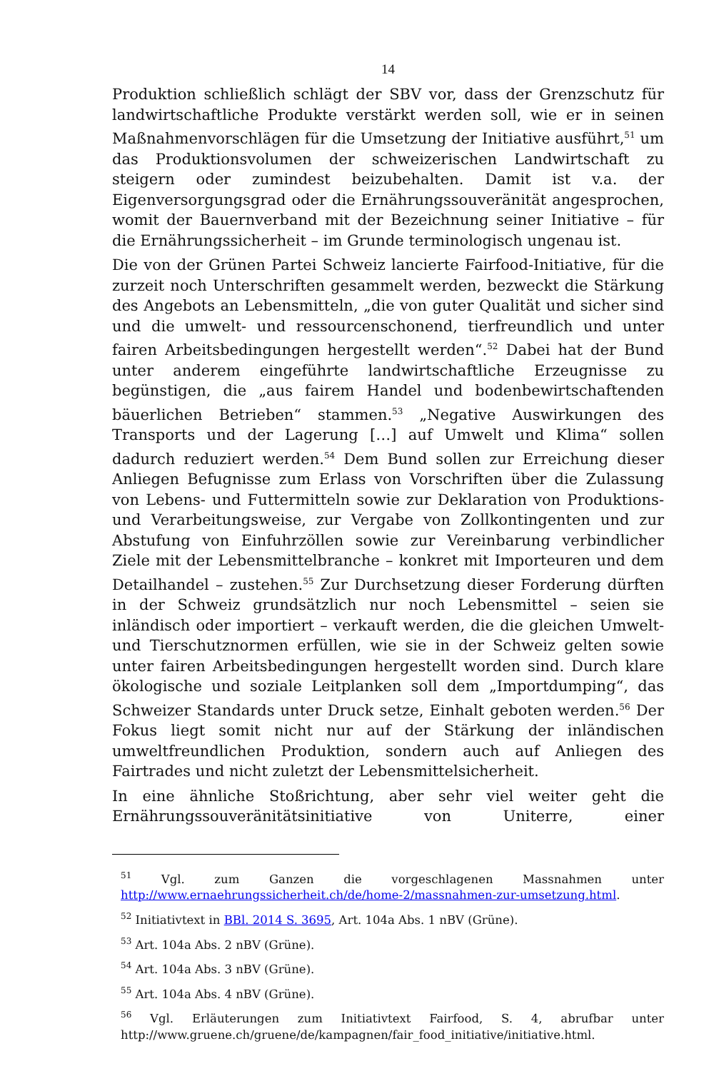14
Produktion schließlich schlägt der SBV vor, dass der Grenzschutz für landwirtschaftliche Produkte verstärkt werden soll, wie er in seinen Maßnahmenvorschlägen für die Umsetzung der Initiative ausführt,<sup>51</sup> um das Produktionsvolumen der schweizerischen Landwirtschaft zu steigern oder zumindest beizubehalten. Damit ist v.a. der Eigenversorgungsgrad oder die Ernährungssouveränität angesprochen, womit der Bauernverband mit der Bezeichnung seiner Initiative – für die Ernährungssicherheit – im Grunde terminologisch ungenau ist.
Die von der Grünen Partei Schweiz lancierte Fairfood-Initiative, für die zurzeit noch Unterschriften gesammelt werden, bezweckt die Stärkung des Angebots an Lebensmitteln, „die von guter Qualität und sicher sind und die umwelt- und ressourcenschonend, tierfreundlich und unter fairen Arbeitsbedingungen hergestellt werden“.<sup>52</sup> Dabei hat der Bund unter anderem eingeführte landwirtschaftliche Erzeugnisse zu begünstigen, die „aus fairem Handel und bodenbewirtschaftenden bäuerlichen Betrieben“ stammen.<sup>53</sup> „Negative Auswirkungen des Transports und der Lagerung […] auf Umwelt und Klima“ sollen dadurch reduziert werden.<sup>54</sup> Dem Bund sollen zur Erreichung dieser Anliegen Befugnisse zum Erlass von Vorschriften über die Zulassung von Lebens- und Futtermitteln sowie zur Deklaration von Produktions- und Verarbeitungsweise, zur Vergabe von Zollkontingenten und zur Abstufung von Einfuhrzöllen sowie zur Vereinbarung verbindlicher Ziele mit der Lebensmittelbranche – konkret mit Importeuren und dem Detailhandel – zustehen.<sup>55</sup> Zur Durchsetzung dieser Forderung dürften in der Schweiz grundsätzlich nur noch Lebensmittel – seien sie inländisch oder importiert – verkauft werden, die die gleichen Umwelt- und Tierschutznormen erfüllen, wie sie in der Schweiz gelten sowie unter fairen Arbeitsbedingungen hergestellt worden sind. Durch klare ökologische und soziale Leitplanken soll dem „Importdumping“, das Schweizer Standards unter Druck setze, Einhalt geboten werden.<sup>56</sup> Der Fokus liegt somit nicht nur auf der Stärkung der inländischen umweltfreundlichen Produktion, sondern auch auf Anliegen des Fairtrades und nicht zuletzt der Lebensmittelsicherheit.
In eine ähnliche Stoßrichtung, aber sehr viel weiter geht die Ernährungssouveränitätsinitiative von Uniterre, einer
<sup>51</sup> Vgl. zum Ganzen die vorgeschlagenen Massnahmen unter http://www.ernaehrungssicherheit.ch/de/home-2/massnahmen-zur-umsetzung.html.
<sup>52</sup> Initiativtext in BBl. 2014 S. 3695, Art. 104a Abs. 1 nBV (Grüne).
<sup>53</sup> Art. 104a Abs. 2 nBV (Grüne).
<sup>54</sup> Art. 104a Abs. 3 nBV (Grüne).
<sup>55</sup> Art. 104a Abs. 4 nBV (Grüne).
<sup>56</sup> Vgl. Erläuterungen zum Initiativtext Fairfood, S. 4, abrufbar unter http://www.gruene.ch/gruene/de/kampagnen/fair_food_initiative/initiative.html.